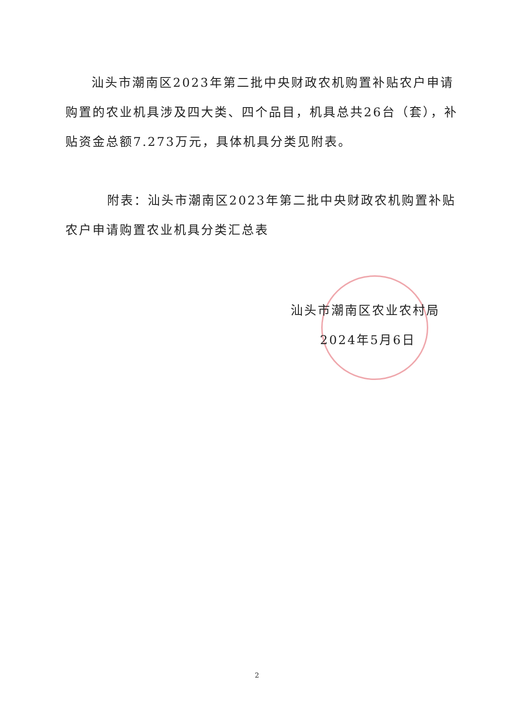汕头市潮南区2023年第二批中央财政农机购置补贴农户申请购置的农业机具涉及四大类、四个品目，机具总共26台（套），补贴资金总额7.273万元，具体机具分类见附表。
附表：汕头市潮南区2023年第二批中央财政农机购置补贴农户申请购置农业机具分类汇总表
汕头市潮南区农业农村局
2024年5月6日
2